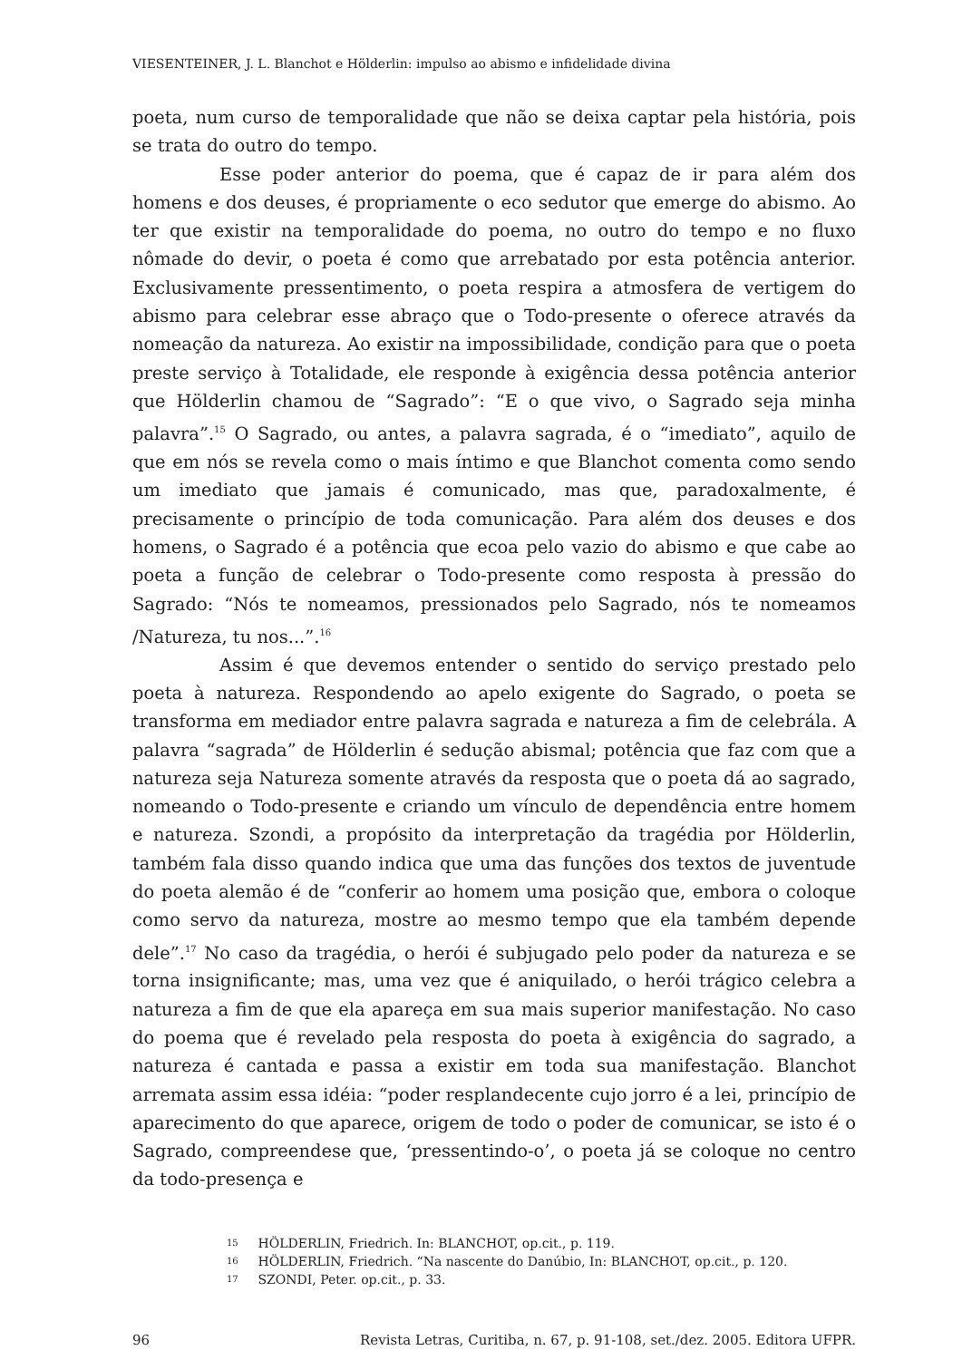VIESENTEINER, J. L. Blanchot e Hölderlin: impulso ao abismo e infidelidade divina
poeta, num curso de temporalidade que não se deixa captar pela história, pois se trata do outro do tempo.
Esse poder anterior do poema, que é capaz de ir para além dos homens e dos deuses, é propriamente o eco sedutor que emerge do abismo. Ao ter que existir na temporalidade do poema, no outro do tempo e no fluxo nômade do devir, o poeta é como que arrebatado por esta potência anterior. Exclusivamente pressentimento, o poeta respira a atmosfera de vertigem do abismo para celebrar esse abraço que o Todo-presente o oferece através da nomeação da natureza. Ao existir na impossibilidade, condição para que o poeta preste serviço à Totalidade, ele responde à exigência dessa potência anterior que Hölderlin chamou de “Sagrado”: “E o que vivo, o Sagrado seja minha palavra”.<sup>15</sup> O Sagrado, ou antes, a palavra sagrada, é o “imediato”, aquilo de que em nós se revela como o mais íntimo e que Blanchot comenta como sendo um imediato que jamais é comunicado, mas que, paradoxalmente, é precisamente o princípio de toda comunicação. Para além dos deuses e dos homens, o Sagrado é a potência que ecoa pelo vazio do abismo e que cabe ao poeta a função de celebrar o Todo-presente como resposta à pressão do Sagrado: “Nós te nomeamos, pressionados pelo Sagrado, nós te nomeamos /Natureza, tu nos...”.<sup>16</sup>
Assim é que devemos entender o sentido do serviço prestado pelo poeta à natureza. Respondendo ao apelo exigente do Sagrado, o poeta se transforma em mediador entre palavra sagrada e natureza a fim de celebrála. A palavra “sagrada” de Hölderlin é sedução abismal; potência que faz com que a natureza seja Natureza somente através da resposta que o poeta dá ao sagrado, nomeando o Todo-presente e criando um vínculo de dependência entre homem e natureza. Szondi, a propósito da interpretação da tragédia por Hölderlin, também fala disso quando indica que uma das funções dos textos de juventude do poeta alemão é de “conferir ao homem uma posição que, embora o coloque como servo da natureza, mostre ao mesmo tempo que ela também depende dele”.<sup>17</sup> No caso da tragédia, o herói é subjugado pelo poder da natureza e se torna insignificante; mas, uma vez que é aniquilado, o herói trágico celebra a natureza a fim de que ela apareça em sua mais superior manifestação. No caso do poema que é revelado pela resposta do poeta à exigência do sagrado, a natureza é cantada e passa a existir em toda sua manifestação. Blanchot arremata assim essa idéia: “poder resplandecente cujo jorro é a lei, princípio de aparecimento do que aparece, origem de todo o poder de comunicar, se isto é o Sagrado, compreendese que, ‘pressentindo-o’, o poeta já se coloque no centro da todo-presença e
15 HÖLDERLIN, Friedrich. In: BLANCHOT, op.cit., p. 119.
16 HÖLDERLIN, Friedrich. “Na nascente do Danúbio, In: BLANCHOT, op.cit., p. 120.
17 SZONDI, Peter. op.cit., p. 33.
96 Revista Letras, Curitiba, n. 67, p. 91-108, set./dez. 2005. Editora UFPR.